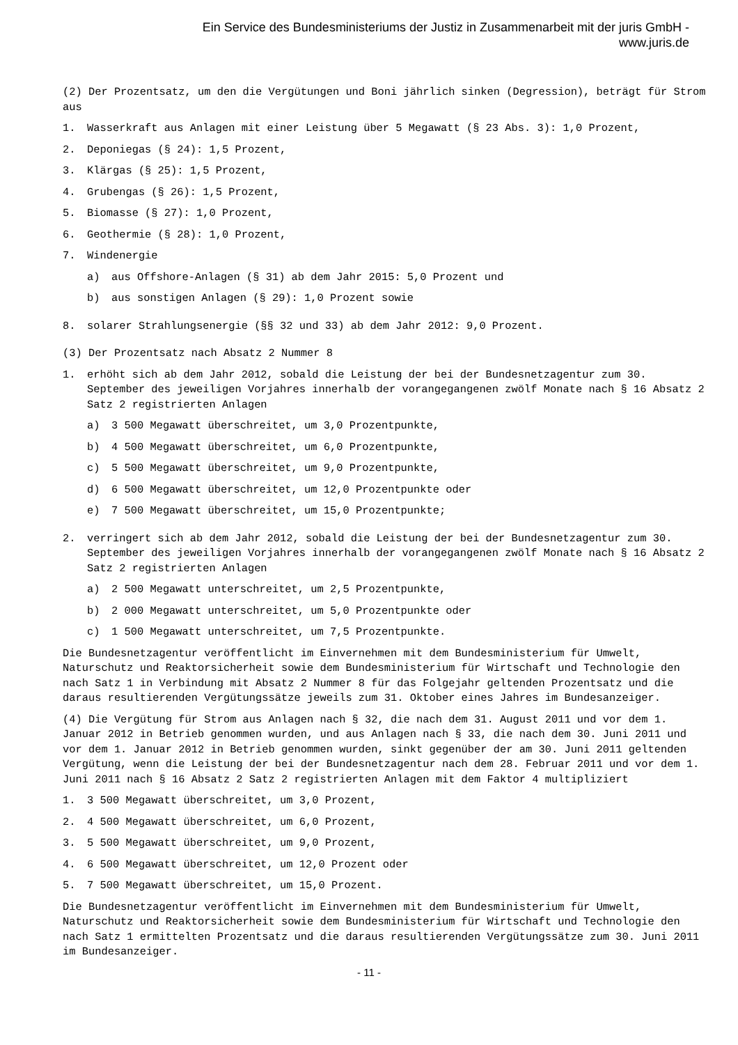Ein Service des Bundesministeriums der Justiz in Zusammenarbeit mit der juris GmbH -
www.juris.de
(2) Der Prozentsatz, um den die Vergütungen und Boni jährlich sinken (Degression), beträgt für Strom aus
1. Wasserkraft aus Anlagen mit einer Leistung über 5 Megawatt (§ 23 Abs. 3): 1,0 Prozent,
2. Deponiegas (§ 24): 1,5 Prozent,
3. Klärgas (§ 25): 1,5 Prozent,
4. Grubengas (§ 26): 1,5 Prozent,
5. Biomasse (§ 27): 1,0 Prozent,
6. Geothermie (§ 28): 1,0 Prozent,
7. Windenergie
a) aus Offshore-Anlagen (§ 31) ab dem Jahr 2015: 5,0 Prozent und
b) aus sonstigen Anlagen (§ 29): 1,0 Prozent sowie
8. solarer Strahlungsenergie (§§ 32 und 33) ab dem Jahr 2012: 9,0 Prozent.
(3) Der Prozentsatz nach Absatz 2 Nummer 8
1. erhöht sich ab dem Jahr 2012, sobald die Leistung der bei der Bundesnetzagentur zum 30. September des jeweiligen Vorjahres innerhalb der vorangegangenen zwölf Monate nach § 16 Absatz 2 Satz 2 registrierten Anlagen
a) 3 500 Megawatt überschreitet, um 3,0 Prozentpunkte,
b) 4 500 Megawatt überschreitet, um 6,0 Prozentpunkte,
c) 5 500 Megawatt überschreitet, um 9,0 Prozentpunkte,
d) 6 500 Megawatt überschreitet, um 12,0 Prozentpunkte oder
e) 7 500 Megawatt überschreitet, um 15,0 Prozentpunkte;
2. verringert sich ab dem Jahr 2012, sobald die Leistung der bei der Bundesnetzagentur zum 30. September des jeweiligen Vorjahres innerhalb der vorangegangenen zwölf Monate nach § 16 Absatz 2 Satz 2 registrierten Anlagen
a) 2 500 Megawatt unterschreitet, um 2,5 Prozentpunkte,
b) 2 000 Megawatt unterschreitet, um 5,0 Prozentpunkte oder
c) 1 500 Megawatt unterschreitet, um 7,5 Prozentpunkte.
Die Bundesnetzagentur veröffentlicht im Einvernehmen mit dem Bundesministerium für Umwelt, Naturschutz und Reaktorsicherheit sowie dem Bundesministerium für Wirtschaft und Technologie den nach Satz 1 in Verbindung mit Absatz 2 Nummer 8 für das Folgejahr geltenden Prozentsatz und die daraus resultierenden Vergütungssätze jeweils zum 31. Oktober eines Jahres im Bundesanzeiger.
(4) Die Vergütung für Strom aus Anlagen nach § 32, die nach dem 31. August 2011 und vor dem 1. Januar 2012 in Betrieb genommen wurden, und aus Anlagen nach § 33, die nach dem 30. Juni 2011 und vor dem 1. Januar 2012 in Betrieb genommen wurden, sinkt gegenüber der am 30. Juni 2011 geltenden Vergütung, wenn die Leistung der bei der Bundesnetzagentur nach dem 28. Februar 2011 und vor dem 1. Juni 2011 nach § 16 Absatz 2 Satz 2 registrierten Anlagen mit dem Faktor 4 multipliziert
1. 3 500 Megawatt überschreitet, um 3,0 Prozent,
2. 4 500 Megawatt überschreitet, um 6,0 Prozent,
3. 5 500 Megawatt überschreitet, um 9,0 Prozent,
4. 6 500 Megawatt überschreitet, um 12,0 Prozent oder
5. 7 500 Megawatt überschreitet, um 15,0 Prozent.
Die Bundesnetzagentur veröffentlicht im Einvernehmen mit dem Bundesministerium für Umwelt, Naturschutz und Reaktorsicherheit sowie dem Bundesministerium für Wirtschaft und Technologie den nach Satz 1 ermittelten Prozentsatz und die daraus resultierenden Vergütungssätze zum 30. Juni 2011 im Bundesanzeiger.
- 11 -